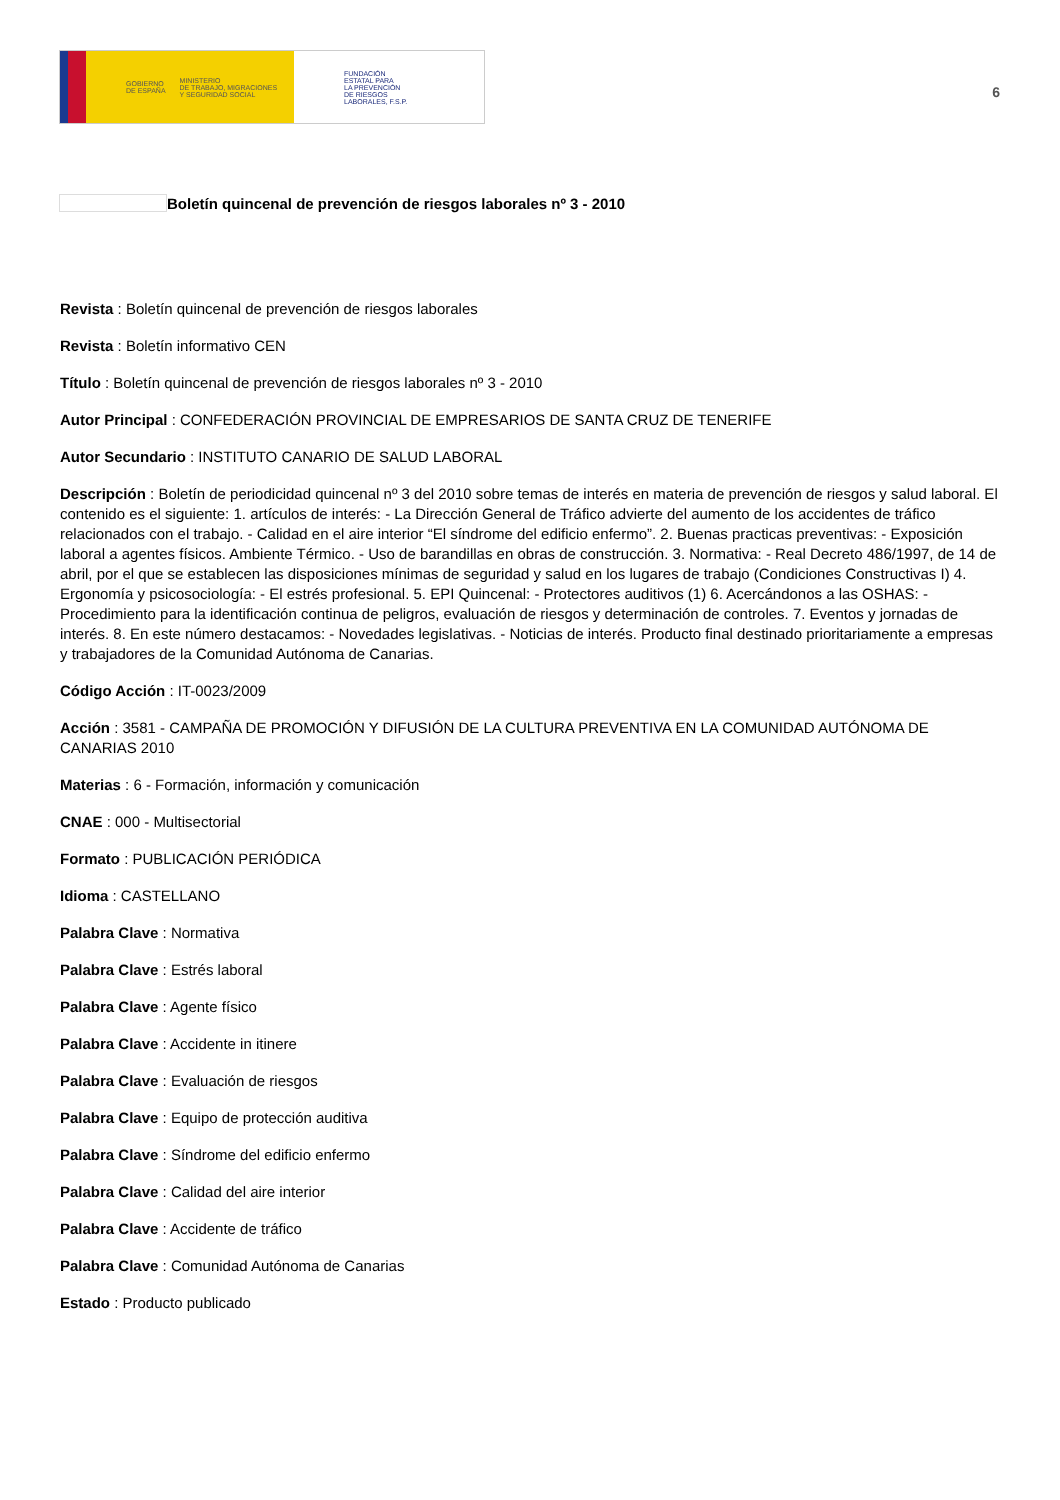GOBIERNO
DE ESPAÑA MINISTERIO
DE TRABAJO, MIGRACIONES
Y SEGURIDAD SOCIAL
FUNDACIÓN
ESTATAL PARA
LA PREVENCIÓN
DE RIESGOS
LABORALES, F.S.P.
6
Boletín quincenal de prevención de riesgos laborales nº 3 - 2010
Revista : Boletín quincenal de prevención de riesgos laborales
Revista : Boletín informativo CEN
Título : Boletín quincenal de prevención de riesgos laborales nº 3 - 2010
Autor Principal : CONFEDERACIÓN PROVINCIAL DE EMPRESARIOS DE SANTA CRUZ DE TENERIFE
Autor Secundario : INSTITUTO CANARIO DE SALUD LABORAL
Descripción : Boletín de periodicidad quincenal nº 3 del 2010 sobre temas de interés en materia de prevención de riesgos y salud laboral. El contenido es el siguiente: 1. artículos de interés: - La Dirección General de Tráfico advierte del aumento de los accidentes de tráfico relacionados con el trabajo. - Calidad en el aire interior “El síndrome del edificio enfermo”. 2. Buenas practicas preventivas: - Exposición laboral a agentes físicos. Ambiente Térmico. - Uso de barandillas en obras de construcción. 3. Normativa: - Real Decreto 486/1997, de 14 de abril, por el que se establecen las disposiciones mínimas de seguridad y salud en los lugares de trabajo (Condiciones Constructivas I) 4. Ergonomía y psicosociología: - El estrés profesional. 5. EPI Quincenal: - Protectores auditivos (1) 6. Acercándonos a las OSHAS: - Procedimiento para la identificación continua de peligros, evaluación de riesgos y determinación de controles. 7. Eventos y jornadas de interés. 8. En este número destacamos: - Novedades legislativas. - Noticias de interés. Producto final destinado prioritariamente a empresas y trabajadores de la Comunidad Autónoma de Canarias.
Código Acción : IT-0023/2009
Acción : 3581 - CAMPAÑA DE PROMOCIÓN Y DIFUSIÓN DE LA CULTURA PREVENTIVA EN LA COMUNIDAD AUTÓNOMA DE CANARIAS 2010
Materias : 6 - Formación, información y comunicación
CNAE : 000 - Multisectorial
Formato : PUBLICACIÓN PERIÓDICA
Idioma : CASTELLANO
Palabra Clave : Normativa
Palabra Clave : Estrés laboral
Palabra Clave : Agente físico
Palabra Clave : Accidente in itinere
Palabra Clave : Evaluación de riesgos
Palabra Clave : Equipo de protección auditiva
Palabra Clave : Síndrome del edificio enfermo
Palabra Clave : Calidad del aire interior
Palabra Clave : Accidente de tráfico
Palabra Clave : Comunidad Autónoma de Canarias
Estado : Producto publicado